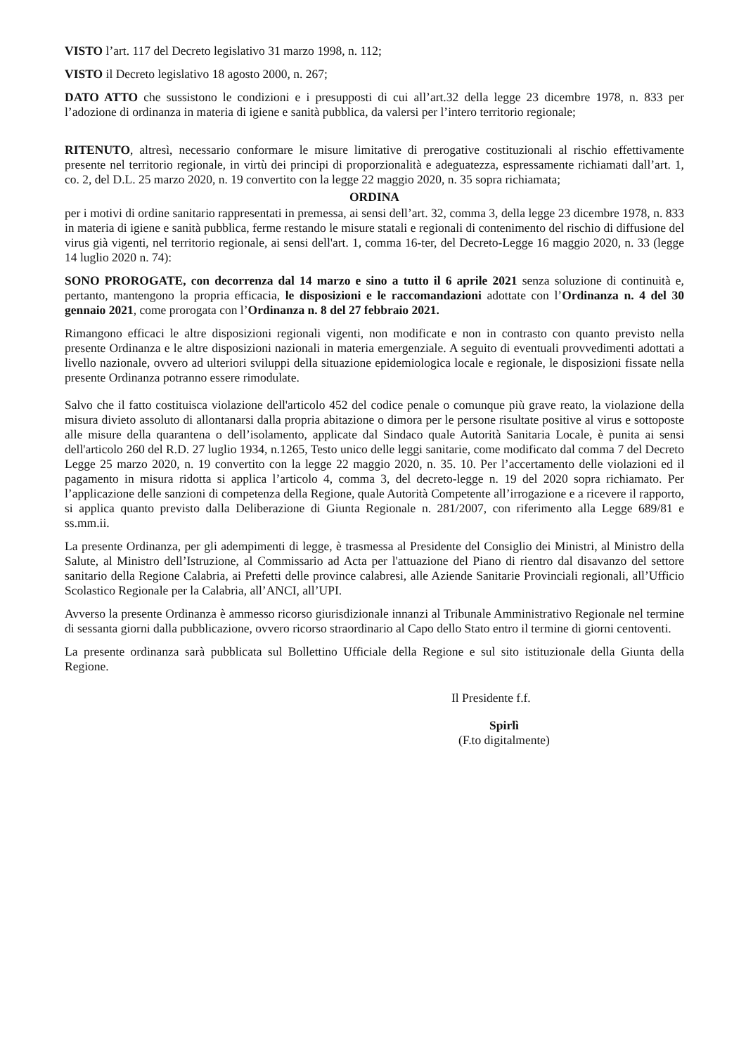VISTO l’art. 117 del Decreto legislativo 31 marzo 1998, n. 112;
VISTO il Decreto legislativo 18 agosto 2000, n. 267;
DATO ATTO che sussistono le condizioni e i presupposti di cui all’art.32 della legge 23 dicembre 1978, n. 833 per l’adozione di ordinanza in materia di igiene e sanità pubblica, da valersi per l’intero territorio regionale;
RITENUTO, altresì, necessario conformare le misure limitative di prerogative costituzionali al rischio effettivamente presente nel territorio regionale, in virtù dei principi di proporzionalità e adeguatezza, espressamente richiamati dall’art. 1, co. 2, del D.L. 25 marzo 2020, n. 19 convertito con la legge 22 maggio 2020, n. 35 sopra richiamata;
ORDINA
per i motivi di ordine sanitario rappresentati in premessa, ai sensi dell’art. 32, comma 3, della legge 23 dicembre 1978, n. 833 in materia di igiene e sanità pubblica, ferme restando le misure statali e regionali di contenimento del rischio di diffusione del virus già vigenti, nel territorio regionale, ai sensi dell'art. 1, comma 16-ter, del Decreto-Legge 16 maggio 2020, n. 33 (legge 14 luglio 2020 n. 74):
SONO PROROGATE, con decorrenza dal 14 marzo e sino a tutto il 6 aprile 2021 senza soluzione di continuità e, pertanto, mantengono la propria efficacia, le disposizioni e le raccomandazioni adottate con l’Ordinanza n. 4 del 30 gennaio 2021, come prorogata con l’Ordinanza n. 8 del 27 febbraio 2021.
Rimangono efficaci le altre disposizioni regionali vigenti, non modificate e non in contrasto con quanto previsto nella presente Ordinanza e le altre disposizioni nazionali in materia emergenziale. A seguito di eventuali provvedimenti adottati a livello nazionale, ovvero ad ulteriori sviluppi della situazione epidemiologica locale e regionale, le disposizioni fissate nella presente Ordinanza potranno essere rimodulate.
Salvo che il fatto costituisca violazione dell'articolo 452 del codice penale o comunque più grave reato, la violazione della misura divieto assoluto di allontanarsi dalla propria abitazione o dimora per le persone risultate positive al virus e sottoposte alle misure della quarantena o dell’isolamento, applicate dal Sindaco quale Autorità Sanitaria Locale, è punita ai sensi dell'articolo 260 del R.D. 27 luglio 1934, n.1265, Testo unico delle leggi sanitarie, come modificato dal comma 7 del Decreto Legge 25 marzo 2020, n. 19 convertito con la legge 22 maggio 2020, n. 35. 10. Per l’accertamento delle violazioni ed il pagamento in misura ridotta si applica l’articolo 4, comma 3, del decreto-legge n. 19 del 2020 sopra richiamato. Per l’applicazione delle sanzioni di competenza della Regione, quale Autorità Competente all’irrogazione e a ricevere il rapporto, si applica quanto previsto dalla Deliberazione di Giunta Regionale n. 281/2007, con riferimento alla Legge 689/81 e ss.mm.ii.
La presente Ordinanza, per gli adempimenti di legge, è trasmessa al Presidente del Consiglio dei Ministri, al Ministro della Salute, al Ministro dell’Istruzione, al Commissario ad Acta per l'attuazione del Piano di rientro dal disavanzo del settore sanitario della Regione Calabria, ai Prefetti delle province calabresi, alle Aziende Sanitarie Provinciali regionali, all’Ufficio Scolastico Regionale per la Calabria, all’ANCI, all’UPI.
Avverso la presente Ordinanza è ammesso ricorso giurisdizionale innanzi al Tribunale Amministrativo Regionale nel termine di sessanta giorni dalla pubblicazione, ovvero ricorso straordinario al Capo dello Stato entro il termine di giorni centoventi.
La presente ordinanza sarà pubblicata sul Bollettino Ufficiale della Regione e sul sito istituzionale della Giunta della Regione.
Il Presidente f.f.
Spirlì
(F.to digitalmente)